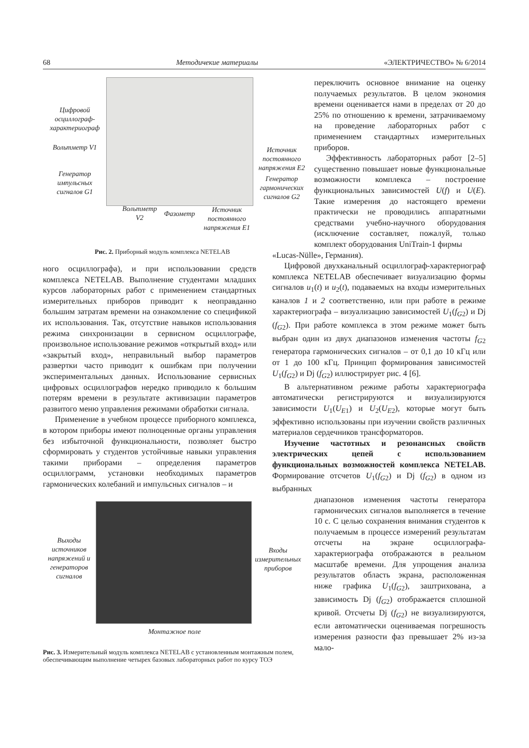68 Методичекие материалы «ЭЛЕКТРИЧЕСТВО» № 6/2014
Цифровой осциллограф-характериограф
Вольтметр V1
Генератор импульсных сигналов G1
Источник постоянного напряжения E2
Генератор гармонических сигналов G2
Вольтметр V2
Фазометр
Источник постоянного напряжения E1
Рис. 2. Приборный модуль комплекса NETELAB
ного осциллографа), и при использовании средств комплекса NETELAB. Выполнение студентами младших курсов лабораторных работ с применением стандартных измерительных приборов приводит к неоправданно большим затратам времени на ознакомление со спецификой их использования. Так, отсутствие навыков использования режима синхронизации в сервисном осциллографе, произвольное использование режимов «открытый вход» или «закрытый вход», неправильный выбор параметров развертки часто приводит к ошибкам при получении экспериментальных данных. Использование сервисных цифровых осциллографов нередко приводило к большим потерям времени в результате активизации параметров развитого меню управления режимами обработки сигнала.
Применение в учебном процессе приборного комплекса, в котором приборы имеют полноценные органы управления без избыточной функциональности, позволяет быстро сформировать у студентов устойчивые навыки управления такими приборами – определения параметров осциллограмм, установки необходимых параметров гармонических колебаний и импульсных сигналов – и
Выходы источников напряжений и генераторов сигналов
Входы измерительных приборов
Монтажное поле
Рис. 3. Измерительный модуль комплекса NETELAB с установленным монтажным полем, обеспечивающим выполнение четырех базовых лабораторных работ по курсу ТОЭ
переключить основное внимание на оценку получаемых результатов. В целом экономия времени оценивается нами в пределах от 20 до 25% по отношению к времени, затрачиваемому на проведение лабораторных работ с применением стандартных измерительных приборов.
Эффективность лабораторных работ [2–5] существенно повышает новые функциональные возможности комплекса – построение функциональных зависимостей U(f) и U(E). Такие измерения до настоящего времени практически не проводились аппаратными средствами учебно-научного оборудования (исключение составляет, пожалуй, только комплект оборудования UniTrain-1 фирмы
«Lucas-Nülle», Германия).
Цифровой двухканальный осциллограф-характериограф комплекса NETELAB обеспечивает визуализацию формы сигналов u<sub>1</sub>(t) и u<sub>2</sub>(t), подаваемых на входы измерительных каналов 1 и 2 соответственно, или при работе в режиме характериографа – визуализацию зависимостей U<sub>1</sub>(f<sub>G2</sub>) и Dj (f<sub>G2</sub>). При работе комплекса в этом режиме может быть выбран один из двух диапазонов изменения частоты f<sub>G2</sub> генератора гармонических сигналов – от 0,1 до 10 кГц или от 1 до 100 кГц. Принцип формирования зависимостей U<sub>1</sub>(f<sub>G2</sub>) и Dj (f<sub>G2</sub>) иллюстрирует рис. 4 [6].
В альтернативном режиме работы характериографа автоматически регистрируются и визуализируются зависимости U<sub>1</sub>(U<sub>E1</sub>) и U<sub>2</sub>(U<sub>E2</sub>), которые могут быть эффективно использованы при изучении свойств различных материалов сердечников трансформаторов.
Изучение частотных и резонансных свойств электрических цепей с использованием функциональных возможностей комплекса NETELAB. Формирование отсчетов U<sub>1</sub>(f<sub>G2</sub>) и Dj (f<sub>G2</sub>) в одном из выбранных
диапазонов изменения частоты генератора гармонических сигналов выполняется в течение 10 с. С целью сохранения внимания студентов к получаемым в процессе измерений результатам отсчеты на экране осциллографа-характериографа отображаются в реальном масштабе времени. Для упрощения анализа результатов область экрана, расположенная ниже графика U<sub>1</sub>(f<sub>G2</sub>), заштрихована, а зависимость Dj (f<sub>G2</sub>) отображается сплошной кривой. Отсчеты Dj (f<sub>G2</sub>) не визуализируются, если автоматически оцениваемая погрешность измерения разности фаз превышает 2% из-за мало-